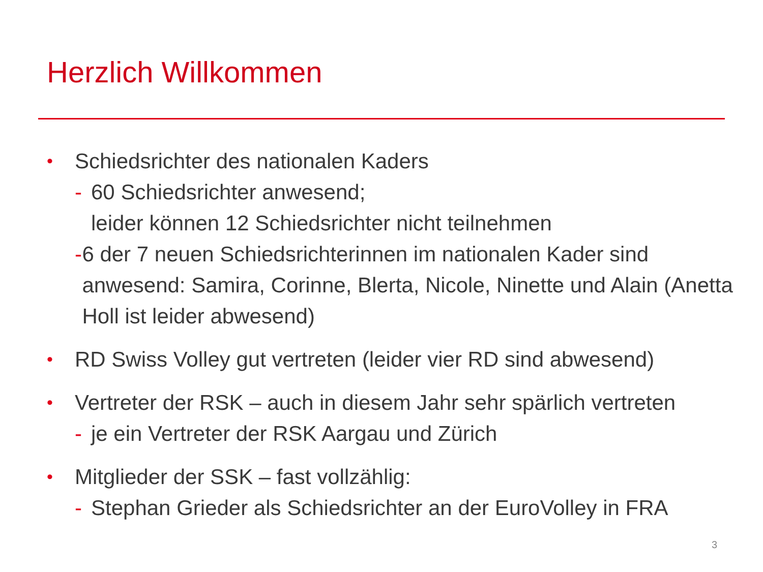Herzlich Willkommen
• Schiedsrichter des nationalen Kaders
- 60 Schiedsrichter anwesend;
leider können 12 Schiedsrichter nicht teilnehmen
- 6 der 7 neuen Schiedsrichterinnen im nationalen Kader sind anwesend: Samira, Corinne, Blerta, Nicole, Ninette und Alain (Anetta Holl ist leider abwesend)
• RD Swiss Volley gut vertreten (leider vier RD sind abwesend)
• Vertreter der RSK – auch in diesem Jahr sehr spärlich vertreten
- je ein Vertreter der RSK Aargau und Zürich
• Mitglieder der SSK – fast vollzählig:
- Stephan Grieder als Schiedsrichter an der EuroVolley in FRA
3